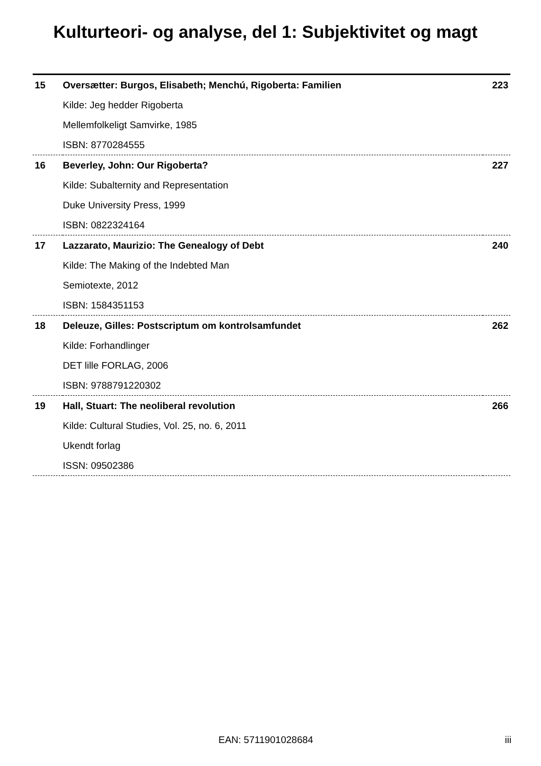Kulturteori- og analyse, del 1: Subjektivitet og magt
| 15 | Oversætter: Burgos, Elisabeth; Menchú, Rigoberta: Familien | 223 |
| | Kilde: Jeg hedder Rigoberta | |
| | Mellemfolkeligt Samvirke, 1985 | |
| | ISBN: 8770284555 | |
| 16 | Beverley, John: Our Rigoberta? | 227 |
| | Kilde: Subalternity and Representation | |
| | Duke University Press, 1999 | |
| | ISBN: 0822324164 | |
| 17 | Lazzarato, Maurizio: The Genealogy of Debt | 240 |
| | Kilde: The Making of the Indebted Man | |
| | Semiotexte, 2012 | |
| | ISBN: 1584351153 | |
| 18 | Deleuze, Gilles: Postscriptum om kontrolsamfundet | 262 |
| | Kilde: Forhandlinger | |
| | DET lille FORLAG, 2006 | |
| | ISBN: 9788791220302 | |
| 19 | Hall, Stuart: The neoliberal revolution | 266 |
| | Kilde: Cultural Studies, Vol. 25, no. 6, 2011 | |
| | Ukendt forlag | |
| | ISSN: 09502386 | |
EAN: 5711901028684 iii